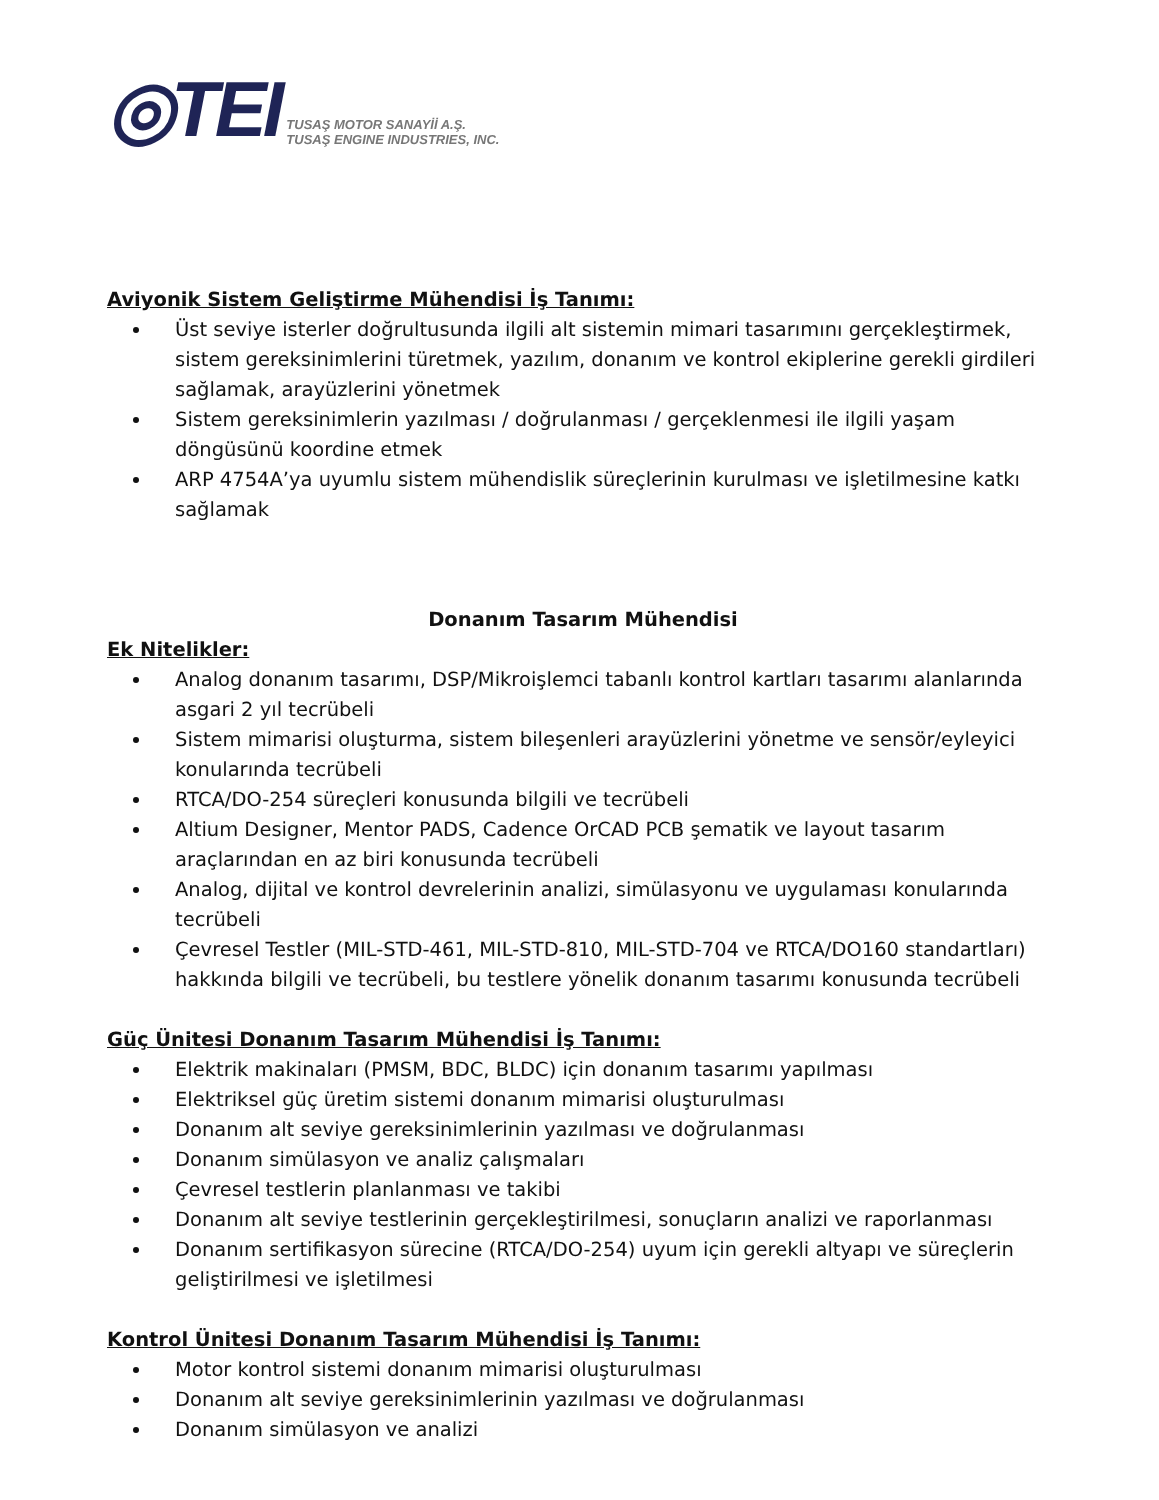◎TEI
TUSAŞ MOTOR SANAYİİ A.Ş.
TUSAŞ ENGINE INDUSTRIES, INC.
Aviyonik Sistem Geliştirme Mühendisi İş Tanımı:
Üst seviye isterler doğrultusunda ilgili alt sistemin mimari tasarımını gerçekleştirmek, sistem gereksinimlerini türetmek, yazılım, donanım ve kontrol ekiplerine gerekli girdileri sağlamak, arayüzlerini yönetmek
Sistem gereksinimlerin yazılması / doğrulanması / gerçeklenmesi ile ilgili yaşam döngüsünü koordine etmek
ARP 4754A’ya uyumlu sistem mühendislik süreçlerinin kurulması ve işletilmesine katkı sağlamak
Donanım Tasarım Mühendisi
Ek Nitelikler:
Analog donanım tasarımı, DSP/Mikroişlemci tabanlı kontrol kartları tasarımı alanlarında asgari 2 yıl tecrübeli
Sistem mimarisi oluşturma, sistem bileşenleri arayüzlerini yönetme ve sensör/eyleyici konularında tecrübeli
RTCA/DO-254 süreçleri konusunda bilgili ve tecrübeli
Altium Designer, Mentor PADS, Cadence OrCAD PCB şematik ve layout tasarım araçlarından en az biri konusunda tecrübeli
Analog, dijital ve kontrol devrelerinin analizi, simülasyonu ve uygulaması konularında tecrübeli
Çevresel Testler (MIL-STD-461, MIL-STD-810, MIL-STD-704 ve RTCA/DO160 standartları) hakkında bilgili ve tecrübeli, bu testlere yönelik donanım tasarımı konusunda tecrübeli
Güç Ünitesi Donanım Tasarım Mühendisi İş Tanımı:
Elektrik makinaları (PMSM, BDC, BLDC) için donanım tasarımı yapılması
Elektriksel güç üretim sistemi donanım mimarisi oluşturulması
Donanım alt seviye gereksinimlerinin yazılması ve doğrulanması
Donanım simülasyon ve analiz çalışmaları
Çevresel testlerin planlanması ve takibi
Donanım alt seviye testlerinin gerçekleştirilmesi, sonuçların analizi ve raporlanması
Donanım sertifikasyon sürecine (RTCA/DO-254) uyum için gerekli altyapı ve süreçlerin geliştirilmesi ve işletilmesi
Kontrol Ünitesi Donanım Tasarım Mühendisi İş Tanımı:
Motor kontrol sistemi donanım mimarisi oluşturulması
Donanım alt seviye gereksinimlerinin yazılması ve doğrulanması
Donanım simülasyon ve analizi